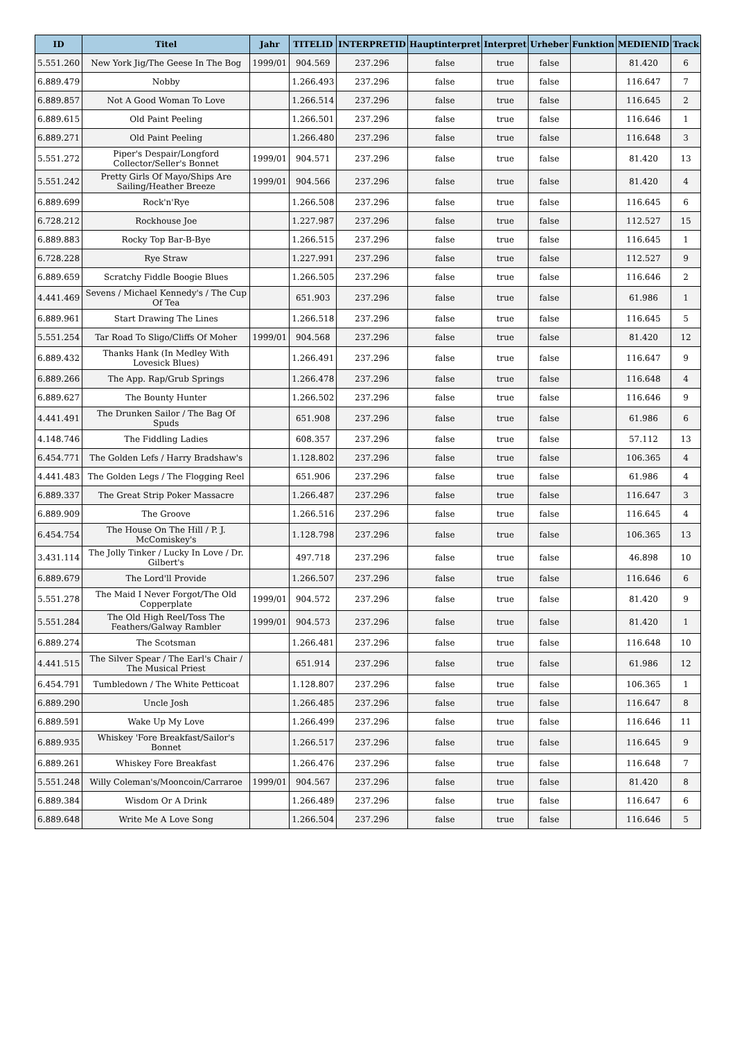| ID | Titel | Jahr | TITELID | INTERPRETID | Hauptinterpret | Interpret | Urheber | Funktion | MEDIENID | Track |
| --- | --- | --- | --- | --- | --- | --- | --- | --- | --- | --- |
| 5.551.260 | New York Jig/The Geese In The Bog | 1999/01 | 904.569 | 237.296 | false | true | false | | 81.420 | 6 |
| 6.889.479 | Nobby | | 1.266.493 | 237.296 | false | true | false | | 116.647 | 7 |
| 6.889.857 | Not A Good Woman To Love | | 1.266.514 | 237.296 | false | true | false | | 116.645 | 2 |
| 6.889.615 | Old Paint Peeling | | 1.266.501 | 237.296 | false | true | false | | 116.646 | 1 |
| 6.889.271 | Old Paint Peeling | | 1.266.480 | 237.296 | false | true | false | | 116.648 | 3 |
| 5.551.272 | Piper's Despair/Longford Collector/Seller's Bonnet | 1999/01 | 904.571 | 237.296 | false | true | false | | 81.420 | 13 |
| 5.551.242 | Pretty Girls Of Mayo/Ships Are Sailing/Heather Breeze | 1999/01 | 904.566 | 237.296 | false | true | false | | 81.420 | 4 |
| 6.889.699 | Rock'n'Rye | | 1.266.508 | 237.296 | false | true | false | | 116.645 | 6 |
| 6.728.212 | Rockhouse Joe | | 1.227.987 | 237.296 | false | true | false | | 112.527 | 15 |
| 6.889.883 | Rocky Top Bar-B-Bye | | 1.266.515 | 237.296 | false | true | false | | 116.645 | 1 |
| 6.728.228 | Rye Straw | | 1.227.991 | 237.296 | false | true | false | | 112.527 | 9 |
| 6.889.659 | Scratchy Fiddle Boogie Blues | | 1.266.505 | 237.296 | false | true | false | | 116.646 | 2 |
| 4.441.469 | Sevens / Michael Kennedy's / The Cup Of Tea | | 651.903 | 237.296 | false | true | false | | 61.986 | 1 |
| 6.889.961 | Start Drawing The Lines | | 1.266.518 | 237.296 | false | true | false | | 116.645 | 5 |
| 5.551.254 | Tar Road To Sligo/Cliffs Of Moher | 1999/01 | 904.568 | 237.296 | false | true | false | | 81.420 | 12 |
| 6.889.432 | Thanks Hank (In Medley With Lovesick Blues) | | 1.266.491 | 237.296 | false | true | false | | 116.647 | 9 |
| 6.889.266 | The App. Rap/Grub Springs | | 1.266.478 | 237.296 | false | true | false | | 116.648 | 4 |
| 6.889.627 | The Bounty Hunter | | 1.266.502 | 237.296 | false | true | false | | 116.646 | 9 |
| 4.441.491 | The Drunken Sailor / The Bag Of Spuds | | 651.908 | 237.296 | false | true | false | | 61.986 | 6 |
| 4.148.746 | The Fiddling Ladies | | 608.357 | 237.296 | false | true | false | | 57.112 | 13 |
| 6.454.771 | The Golden Lefs / Harry Bradshaw's | | 1.128.802 | 237.296 | false | true | false | | 106.365 | 4 |
| 4.441.483 | The Golden Legs / The Flogging Reel | | 651.906 | 237.296 | false | true | false | | 61.986 | 4 |
| 6.889.337 | The Great Strip Poker Massacre | | 1.266.487 | 237.296 | false | true | false | | 116.647 | 3 |
| 6.889.909 | The Groove | | 1.266.516 | 237.296 | false | true | false | | 116.645 | 4 |
| 6.454.754 | The House On The Hill / P. J. McComiskey's | | 1.128.798 | 237.296 | false | true | false | | 106.365 | 13 |
| 3.431.114 | The Jolly Tinker / Lucky In Love / Dr. Gilbert's | | 497.718 | 237.296 | false | true | false | | 46.898 | 10 |
| 6.889.679 | The Lord'll Provide | | 1.266.507 | 237.296 | false | true | false | | 116.646 | 6 |
| 5.551.278 | The Maid I Never Forgot/The Old Copperplate | 1999/01 | 904.572 | 237.296 | false | true | false | | 81.420 | 9 |
| 5.551.284 | The Old High Reel/Toss The Feathers/Galway Rambler | 1999/01 | 904.573 | 237.296 | false | true | false | | 81.420 | 1 |
| 6.889.274 | The Scotsman | | 1.266.481 | 237.296 | false | true | false | | 116.648 | 10 |
| 4.441.515 | The Silver Spear / The Earl's Chair / The Musical Priest | | 651.914 | 237.296 | false | true | false | | 61.986 | 12 |
| 6.454.791 | Tumbledown / The White Petticoat | | 1.128.807 | 237.296 | false | true | false | | 106.365 | 1 |
| 6.889.290 | Uncle Josh | | 1.266.485 | 237.296 | false | true | false | | 116.647 | 8 |
| 6.889.591 | Wake Up My Love | | 1.266.499 | 237.296 | false | true | false | | 116.646 | 11 |
| 6.889.935 | Whiskey 'Fore Breakfast/Sailor's Bonnet | | 1.266.517 | 237.296 | false | true | false | | 116.645 | 9 |
| 6.889.261 | Whiskey Fore Breakfast | | 1.266.476 | 237.296 | false | true | false | | 116.648 | 7 |
| 5.551.248 | Willy Coleman's/Mooncoin/Carraroe | 1999/01 | 904.567 | 237.296 | false | true | false | | 81.420 | 8 |
| 6.889.384 | Wisdom Or A Drink | | 1.266.489 | 237.296 | false | true | false | | 116.647 | 6 |
| 6.889.648 | Write Me A Love Song | | 1.266.504 | 237.296 | false | true | false | | 116.646 | 5 |